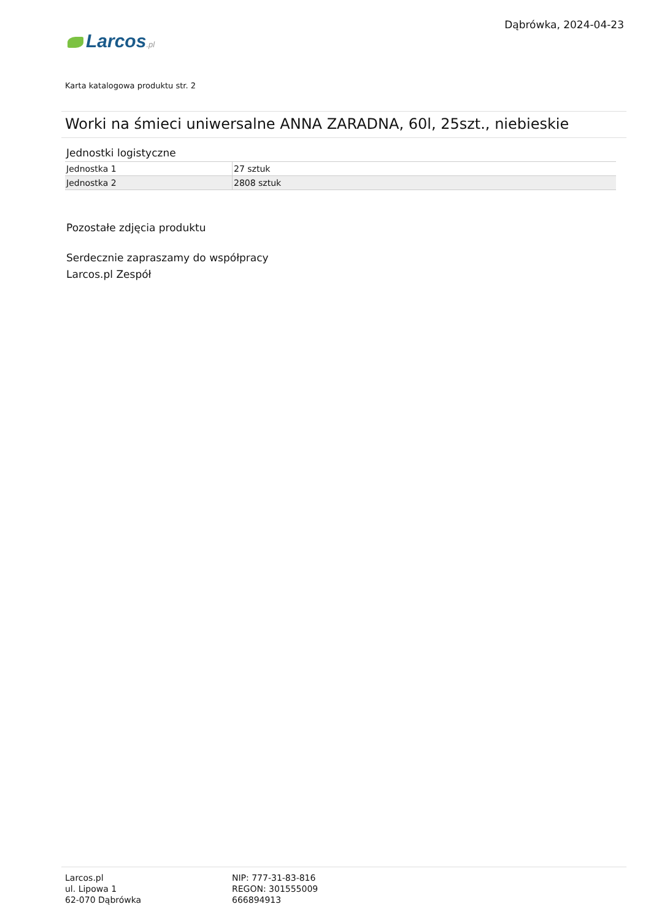Larcos.pl
Dąbrówka, 2024-04-23
Karta katalogowa produktu str. 2
Worki na śmieci uniwersalne ANNA ZARADNA, 60l, 25szt., niebieskie
Jednostki logistyczne
| Jednostka 1 | 27 sztuk |
| Jednostka 2 | 2808 sztuk |
Pozostałe zdjęcia produktu
Serdecznie zapraszamy do współpracy
Larcos.pl Zespół
Larcos.pl
ul. Lipowa 1
62-070 Dąbrówka
NIP: 777-31-83-816
REGON: 301555009
666894913